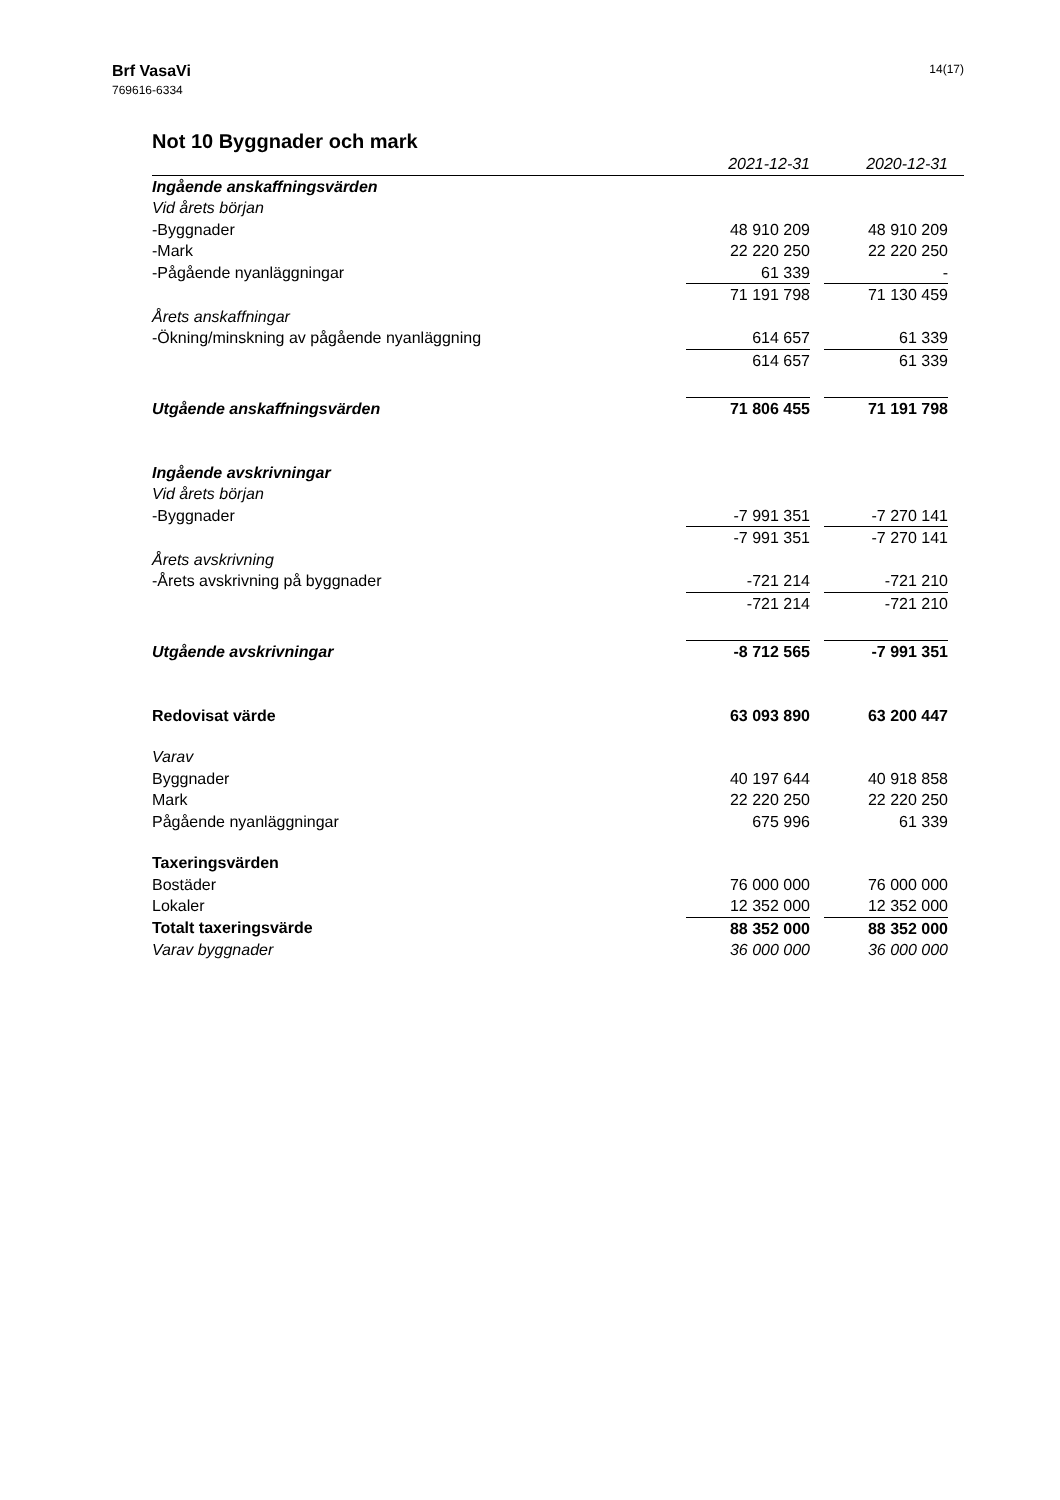Brf VasaVi
769616-6334
14(17)
Not 10 Byggnader och mark
| | 2021-12-31 | | 2020-12-31 | |
| Ingående anskaffningsvärden | | | | |
| Vid årets början | | | | |
| -Byggnader | 48 910 209 | | 48 910 209 | |
| -Mark | 22 220 250 | | 22 220 250 | |
| -Pågående nyanläggningar | 61 339 | | - | |
| | 71 191 798 | | 71 130 459 | |
| Årets anskaffningar | | | | |
| -Ökning/minskning av pågående nyanläggning | 614 657 | | 61 339 | |
| | 614 657 | | 61 339 | |
| Utgående anskaffningsvärden | 71 806 455 | | 71 191 798 | |
| Ingående avskrivningar | | | | |
| Vid årets början | | | | |
| -Byggnader | -7 991 351 | | -7 270 141 | |
| | -7 991 351 | | -7 270 141 | |
| Årets avskrivning | | | | |
| -Årets avskrivning på byggnader | -721 214 | | -721 210 | |
| | -721 214 | | -721 210 | |
| Utgående avskrivningar | -8 712 565 | | -7 991 351 | |
| Redovisat värde | 63 093 890 | | 63 200 447 | |
| Varav | | | | |
| Byggnader | 40 197 644 | | 40 918 858 | |
| Mark | 22 220 250 | | 22 220 250 | |
| Pågående nyanläggningar | 675 996 | | 61 339 | |
| Taxeringsvärden | | | | |
| Bostäder | 76 000 000 | | 76 000 000 | |
| Lokaler | 12 352 000 | | 12 352 000 | |
| Totalt taxeringsvärde | 88 352 000 | | 88 352 000 | |
| Varav byggnader | 36 000 000 | | 36 000 000 | |